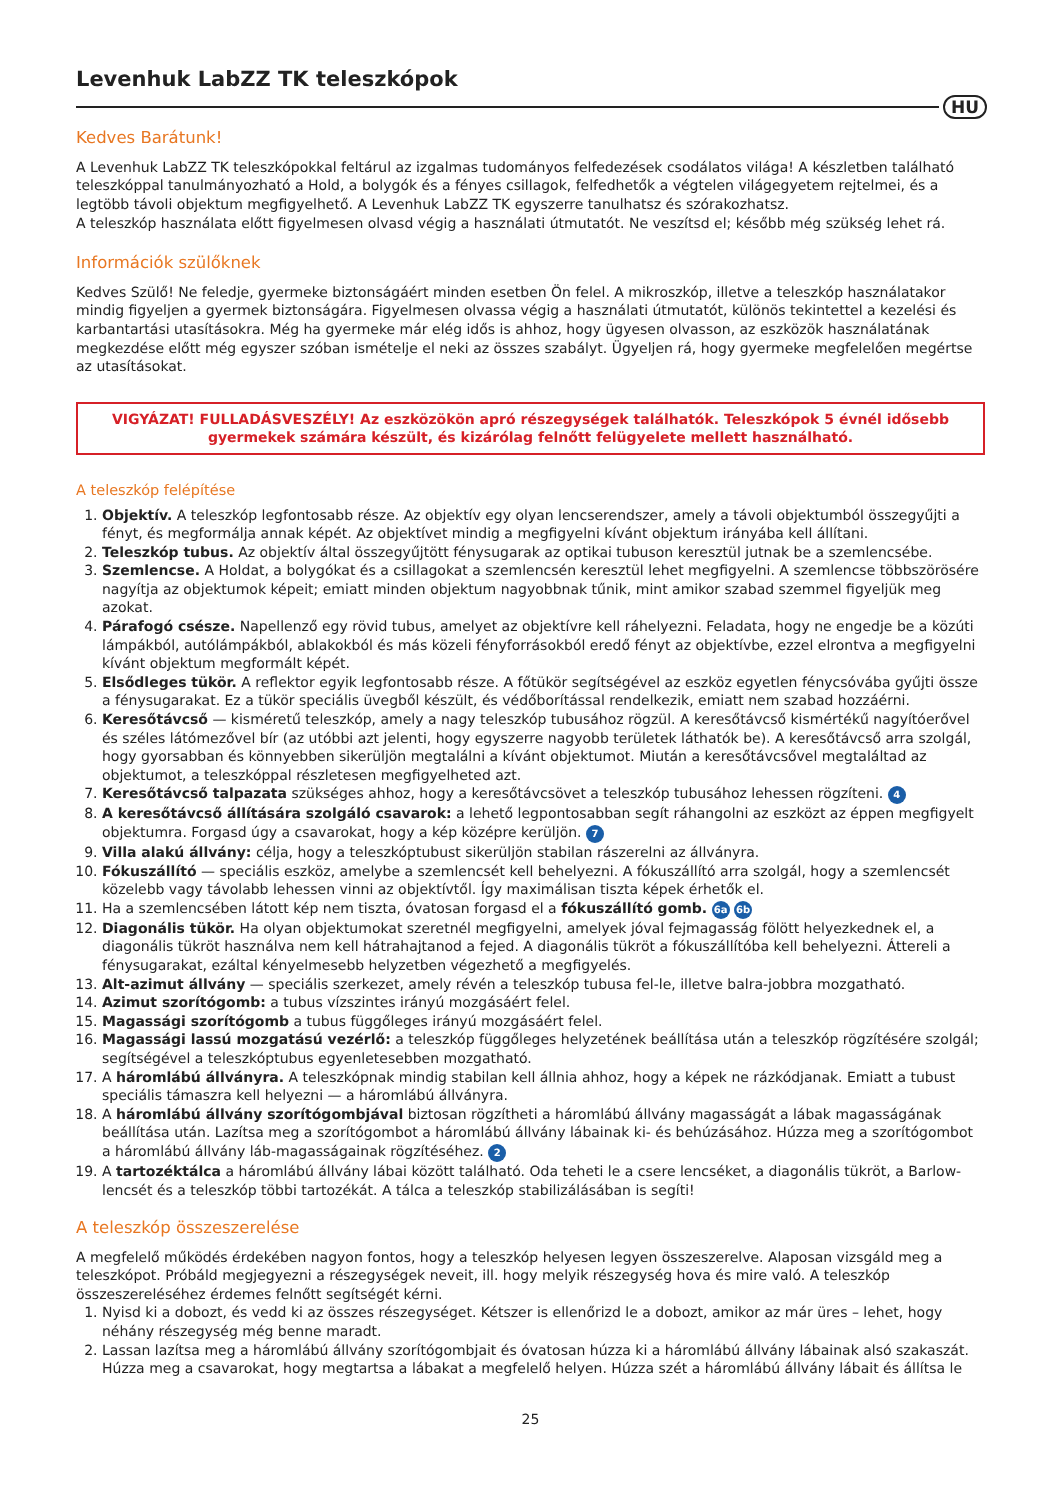Levenhuk LabZZ TK teleszkópok
HU
Kedves Barátunk!
A Levenhuk LabZZ TK teleszkópokkal feltárul az izgalmas tudományos felfedezések csodálatos világa! A készletben található teleszkóppal tanulmányozható a Hold, a bolygók és a fényes csillagok, felfedhetők a végtelen világegyetem rejtelmei, és a legtöbb távoli objektum megfigyelhető. A Levenhuk LabZZ TK egyszerre tanulhatsz és szórakozhatsz.
A teleszkóp használata előtt figyelmesen olvasd végig a használati útmutatót. Ne veszítsd el; később még szükség lehet rá.
Információk szülőknek
Kedves Szülő! Ne feledje, gyermeke biztonságáért minden esetben Ön felel. A mikroszkóp, illetve a teleszkóp használatakor mindig figyeljen a gyermek biztonságára. Figyelmesen olvassa végig a használati útmutatót, különös tekintettel a kezelési és karbantartási utasításokra. Még ha gyermeke már elég idős is ahhoz, hogy ügyesen olvasson, az eszközök használatának megkezdése előtt még egyszer szóban ismételje el neki az összes szabályt. Ügyeljen rá, hogy gyermeke megfelelően megértse az utasításokat.
VIGYÁZAT! FULLADÁSVESZÉLY! Az eszközökön apró részegységek találhatók. Teleszkópok 5 évnél idősebb gyermekek számára készült, és kizárólag felnőtt felügyelete mellett használható.
A teleszkóp felépítése
1. Objektív. A teleszkóp legfontosabb része. Az objektív egy olyan lencserendszer, amely a távoli objektumból összegyűjti a fényt, és megformálja annak képét. Az objektívet mindig a megfigyelni kívánt objektum irányába kell állítani.
2. Teleszkóp tubus. Az objektív által összegyűjtött fénysugarak az optikai tubuson keresztül jutnak be a szemlencsébe.
3. Szemlencse. A Holdat, a bolygókat és a csillagokat a szemlencsén keresztül lehet megfigyelni. A szemlencse többszörösére nagyítja az objektumok képeit; emiatt minden objektum nagyobbnak tűnik, mint amikor szabad szemmel figyeljük meg azokat.
4. Párafogó csésze. Napellenző egy rövid tubus, amelyet az objektívre kell ráhelyezni. Feladata, hogy ne engedje be a közúti lámpákból, autólámpákból, ablakokból és más közeli fényforrásokból eredő fényt az objektívbe, ezzel elrontva a megfigyelni kívánt objektum megformált képét.
5. Elsődleges tükör. A reflektor egyik legfontosabb része. A főtükör segítségével az eszköz egyetlen fénycsóvába gyűjti össze a fénysugarakat. Ez a tükör speciális üvegből készült, és védőborítással rendelkezik, emiatt nem szabad hozzáérni.
6. Keresőtávcső — kisméretű teleszkóp, amely a nagy teleszkóp tubusához rögzül. A keresőtávcső kismértékű nagyítóerővel és széles látómezővel bír (az utóbbi azt jelenti, hogy egyszerre nagyobb területek láthatók be). A keresőtávcső arra szolgál, hogy gyorsabban és könnyebben sikerüljön megtalálni a kívánt objektumot. Miután a keresőtávcsővel megtaláltad az objektumot, a teleszkóppal részletesen megfigyelheted azt.
7. Keresőtávcső talpazata szükséges ahhoz, hogy a keresőtávcsövet a teleszkóp tubusához lehessen rögzíteni. 4
8. A keresőtávcső állítására szolgáló csavarok: a lehető legpontosabban segít ráhangolni az eszközt az éppen megfigyelt objektumra. Forgasd úgy a csavarokat, hogy a kép középre kerüljön. 7
9. Villa alakú állvány: célja, hogy a teleszkóptubust sikerüljön stabilan rászerelni az állványra.
10. Fókuszállító — speciális eszköz, amelybe a szemlencsét kell behelyezni. A fókuszállító arra szolgál, hogy a szemlencsét közelebb vagy távolabb lehessen vinni az objektívtől. Így maximálisan tiszta képek érhetők el.
11. Ha a szemlencsében látott kép nem tiszta, óvatosan forgasd el a fókuszállító gomb. 6a 6b
12. Diagonális tükör. Ha olyan objektumokat szeretnél megfigyelni, amelyek jóval fejmagasság fölött helyezkednek el, a diagonális tükröt használva nem kell hátrahajtanod a fejed. A diagonális tükröt a fókuszállítóba kell behelyezni. Áttereli a fénysugarakat, ezáltal kényelmesebb helyzetben végezhető a megfigyelés.
13. Alt-azimut állvány — speciális szerkezet, amely révén a teleszkóp tubusa fel-le, illetve balra-jobbra mozgatható.
14. Azimut szorítógomb: a tubus vízszintes irányú mozgásáért felel.
15. Magassági szorítógomb a tubus függőleges irányú mozgásáért felel.
16. Magassági lassú mozgatású vezérlő: a teleszkóp függőleges helyzetének beállítása után a teleszkóp rögzítésére szolgál; segítségével a teleszkóptubus egyenletesebben mozgatható.
17. A háromlábú állványra. A teleszkópnak mindig stabilan kell állnia ahhoz, hogy a képek ne rázkódjanak. Emiatt a tubust speciális támaszra kell helyezni — a háromlábú állványra.
18. A háromlábú állvány szorítógombjával biztosan rögzítheti a háromlábú állvány magasságát a lábak magasságának beállítása után. Lazítsa meg a szorítógombot a háromlábú állvány lábainak ki- és behúzásához. Húzza meg a szorítógombot a háromlábú állvány láb-magasságainak rögzítéséhez. 2
19. A tartozéktálca a háromlábú állvány lábai között található. Oda teheti le a csere lencséket, a diagonális tükröt, a Barlow-lencsét és a teleszkóp többi tartozékát. A tálca a teleszkóp stabilizálásában is segíti!
A teleszkóp összeszerelése
A megfelelő működés érdekében nagyon fontos, hogy a teleszkóp helyesen legyen összeszerelve. Alaposan vizsgáld meg a teleszkópot. Próbáld megjegyezni a részegységek neveit, ill. hogy melyik részegység hova és mire való. A teleszkóp összeszereléséhez érdemes felnőtt segítségét kérni.
1. Nyisd ki a dobozt, és vedd ki az összes részegységet. Kétszer is ellenőrizd le a dobozt, amikor az már üres – lehet, hogy néhány részegység még benne maradt.
2. Lassan lazítsa meg a háromlábú állvány szorítógombjait és óvatosan húzza ki a háromlábú állvány lábainak alsó szakaszát. Húzza meg a csavarokat, hogy megtartsa a lábakat a megfelelő helyen. Húzza szét a háromlábú állvány lábait és állítsa le
25